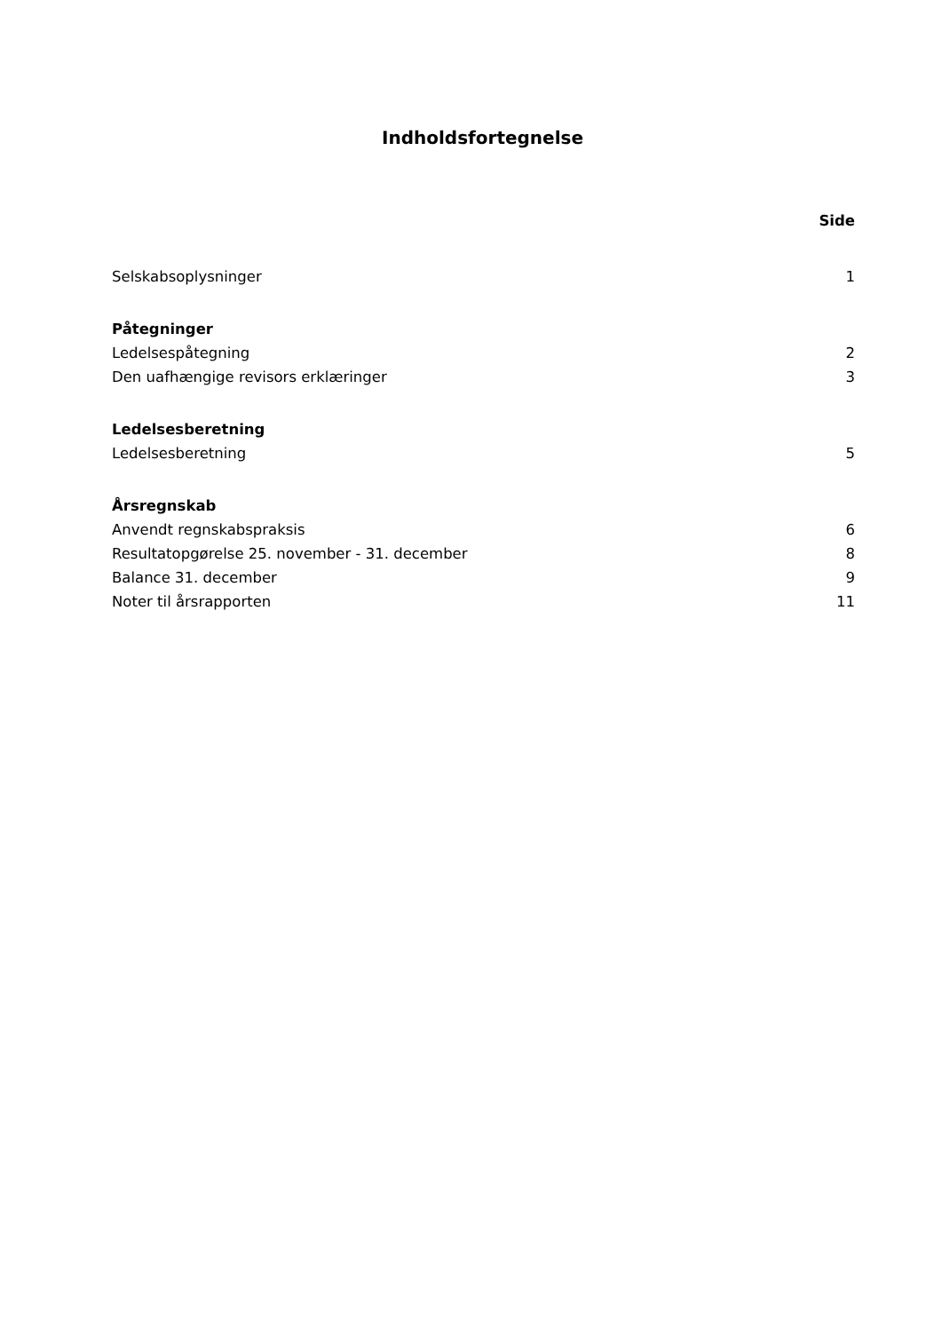Indholdsfortegnelse
| | Side |
| Selskabsoplysninger | 1 |
| Påtegninger | |
| Ledelsespåtegning | 2 |
| Den uafhængige revisors erklæringer | 3 |
| Ledelsesberetning | |
| Ledelsesberetning | 5 |
| Årsregnskab | |
| Anvendt regnskabspraksis | 6 |
| Resultatopgørelse 25. november - 31. december | 8 |
| Balance 31. december | 9 |
| Noter til årsrapporten | 11 |